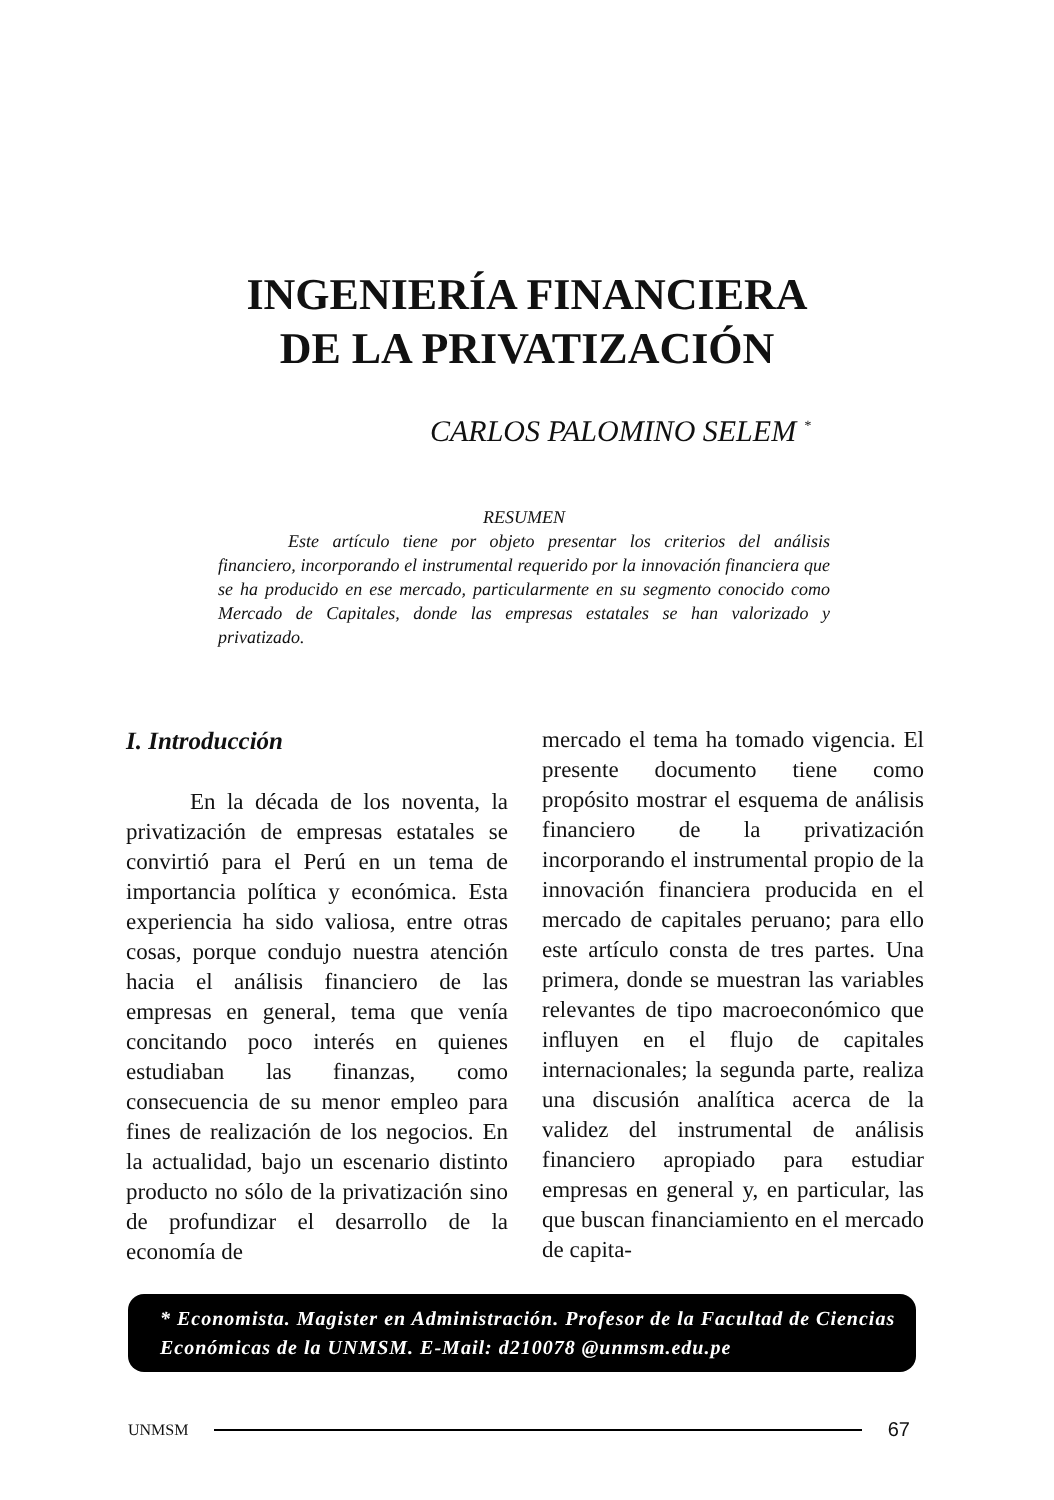INGENIERÍA FINANCIERA
DE LA PRIVATIZACIÓN
CARLOS PALOMINO SELEM <sup>*</sup>
RESUMEN
Este artículo tiene por objeto presentar los criterios del análisis financiero, incorporando el instrumental requerido por la innovación financiera que se ha producido en ese mercado, particularmente en su segmento conocido como Mercado de Capitales, donde las empresas estatales se han valorizado y privatizado.
I. Introducción
En la década de los noventa, la privatización de empresas estatales se convirtió para el Perú en un tema de importancia política y económica. Esta experiencia ha sido valiosa, entre otras cosas, porque condujo nuestra atención hacia el análisis financiero de las empresas en general, tema que venía concitando poco interés en quienes estudiaban las finanzas, como consecuencia de su menor empleo para fines de realización de los negocios. En la actualidad, bajo un escenario distinto producto no sólo de la privatización sino de profundizar el desarrollo de la economía de
mercado el tema ha tomado vigencia. El presente documento tiene como propósito mostrar el esquema de análisis financiero de la privatización incorporando el instrumental propio de la innovación financiera producida en el mercado de capitales peruano; para ello este artículo consta de tres partes. Una primera, donde se muestran las variables relevantes de tipo macroeconómico que influyen en el flujo de capitales internacionales; la segunda parte, realiza una discusión analítica acerca de la validez del instrumental de análisis financiero apropiado para estudiar empresas en general y, en particular, las que buscan financiamiento en el mercado de capita-
* Economista. Magister en Administración. Profesor de la Facultad de Ciencias Económicas de la UNMSM. E-Mail: d210078 @unmsm.edu.pe
UNMSM 67